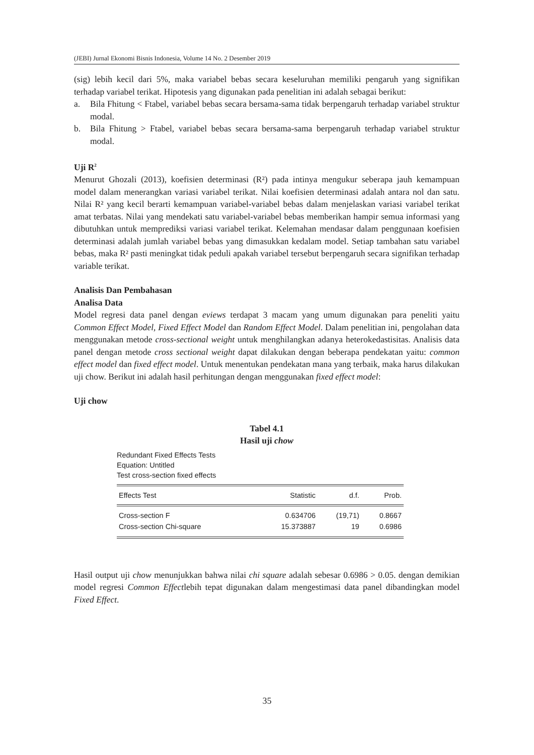(JEBI) Jurnal Ekonomi Bisnis Indonesia, Volume 14 No. 2 Desember 2019
(sig) lebih kecil dari 5%, maka variabel bebas secara keseluruhan memiliki pengaruh yang signifikan terhadap variabel terikat. Hipotesis yang digunakan pada penelitian ini adalah sebagai berikut:
a. Bila Fhitung < Ftabel, variabel bebas secara bersama-sama tidak berpengaruh terhadap variabel struktur modal.
b. Bila Fhitung > Ftabel, variabel bebas secara bersama-sama berpengaruh terhadap variabel struktur modal.
Uji R<sup>2</sup>
Menurut Ghozali (2013), koefisien determinasi (R²) pada intinya mengukur seberapa jauh kemampuan model dalam menerangkan variasi variabel terikat. Nilai koefisien determinasi adalah antara nol dan satu. Nilai R² yang kecil berarti kemampuan variabel-variabel bebas dalam menjelaskan variasi variabel terikat amat terbatas. Nilai yang mendekati satu variabel-variabel bebas memberikan hampir semua informasi yang dibutuhkan untuk memprediksi variasi variabel terikat. Kelemahan mendasar dalam penggunaan koefisien determinasi adalah jumlah variabel bebas yang dimasukkan kedalam model. Setiap tambahan satu variabel bebas, maka R² pasti meningkat tidak peduli apakah variabel tersebut berpengaruh secara signifikan terhadap variable terikat.
Analisis Dan Pembahasan
Analisa Data
Model regresi data panel dengan eviews terdapat 3 macam yang umum digunakan para peneliti yaitu Common Effect Model, Fixed Effect Model dan Random Effect Model. Dalam penelitian ini, pengolahan data menggunakan metode cross-sectional weight untuk menghilangkan adanya heterokedastisitas. Analisis data panel dengan metode cross sectional weight dapat dilakukan dengan beberapa pendekatan yaitu: common effect model dan fixed effect model. Untuk menentukan pendekatan mana yang terbaik, maka harus dilakukan uji chow. Berikut ini adalah hasil perhitungan dengan menggunakan fixed effect model:
Uji chow
Tabel 4.1
Hasil uji chow
Redundant Fixed Effects Tests
Equation: Untitled
Test cross-section fixed effects
| Effects Test | Statistic | d.f. | Prob. |
| --- | --- | --- | --- |
| Cross-section F | 0.634706 | (19,71) | 0.8667 |
| Cross-section Chi-square | 15.373887 | 19 | 0.6986 |
Hasil output uji chow menunjukkan bahwa nilai chi square adalah sebesar 0.6986 > 0.05. dengan demikian model regresi Common Effectlebih tepat digunakan dalam mengestimasi data panel dibandingkan model Fixed Effect.
35